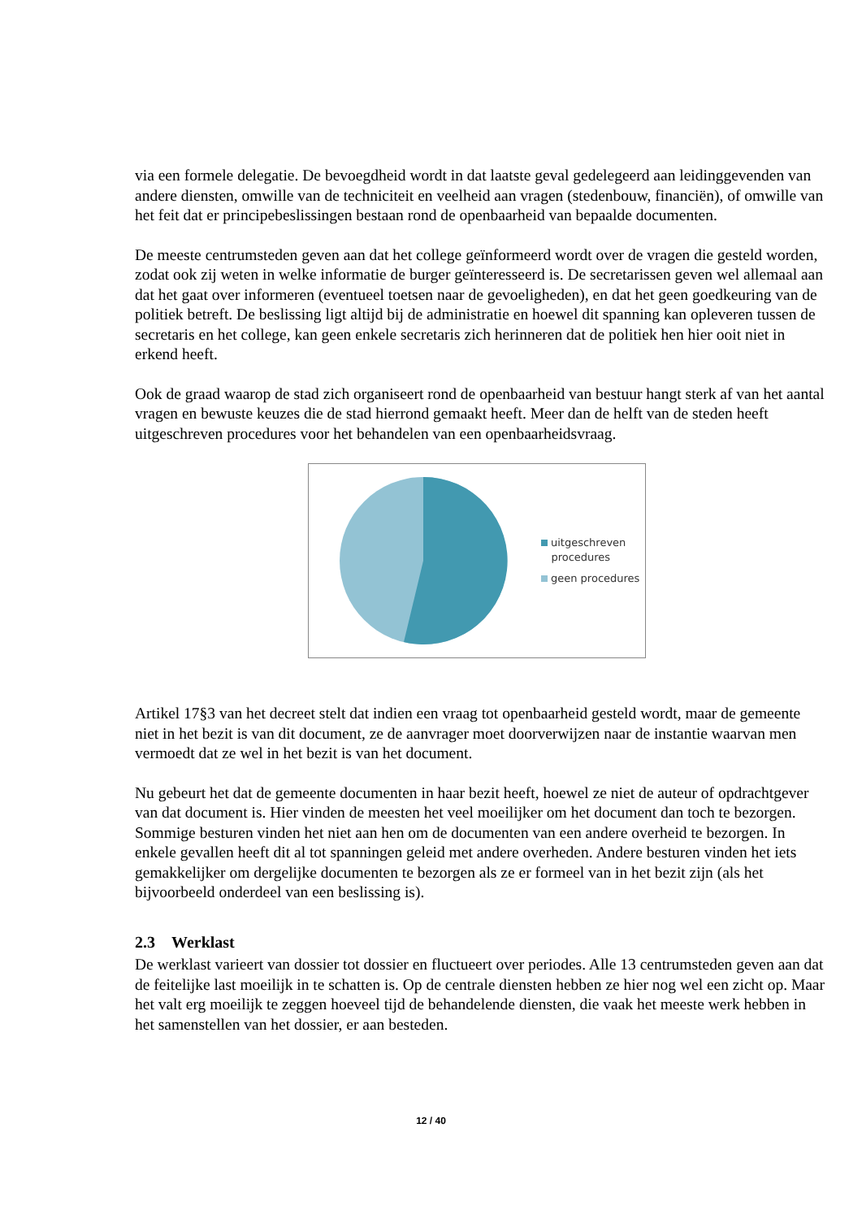via een formele delegatie. De bevoegdheid wordt in dat laatste geval gedelegeerd aan leidinggevenden van andere diensten, omwille van de techniciteit en veelheid aan vragen (stedenbouw, financiën), of omwille van het feit dat er principebeslissingen bestaan rond de openbaarheid van bepaalde documenten.
De meeste centrumsteden geven aan dat het college geïnformeerd wordt over de vragen die gesteld worden, zodat ook zij weten in welke informatie de burger geïnteresseerd is. De secretarissen geven wel allemaal aan dat het gaat over informeren (eventueel toetsen naar de gevoeligheden), en dat het geen goedkeuring van de politiek betreft. De beslissing ligt altijd bij de administratie en hoewel dit spanning kan opleveren tussen de secretaris en het college, kan geen enkele secretaris zich herinneren dat de politiek hen hier ooit niet in erkend heeft.
Ook de graad waarop de stad zich organiseert rond de openbaarheid van bestuur hangt sterk af van het aantal vragen en bewuste keuzes die de stad hierrond gemaakt heeft. Meer dan de helft van de steden heeft uitgeschreven procedures voor het behandelen van een openbaarheidsvraag.
uitgeschreven
procedures
geen procedures
Artikel 17§3 van het decreet stelt dat indien een vraag tot openbaarheid gesteld wordt, maar de gemeente niet in het bezit is van dit document, ze de aanvrager moet doorverwijzen naar de instantie waarvan men vermoedt dat ze wel in het bezit is van het document.
Nu gebeurt het dat de gemeente documenten in haar bezit heeft, hoewel ze niet de auteur of opdrachtgever van dat document is. Hier vinden de meesten het veel moeilijker om het document dan toch te bezorgen. Sommige besturen vinden het niet aan hen om de documenten van een andere overheid te bezorgen. In enkele gevallen heeft dit al tot spanningen geleid met andere overheden. Andere besturen vinden het iets gemakkelijker om dergelijke documenten te bezorgen als ze er formeel van in het bezit zijn (als het bijvoorbeeld onderdeel van een beslissing is).
2.3 Werklast
De werklast varieert van dossier tot dossier en fluctueert over periodes. Alle 13 centrumsteden geven aan dat de feitelijke last moeilijk in te schatten is. Op de centrale diensten hebben ze hier nog wel een zicht op. Maar het valt erg moeilijk te zeggen hoeveel tijd de behandelende diensten, die vaak het meeste werk hebben in het samenstellen van het dossier, er aan besteden.
12 / 40